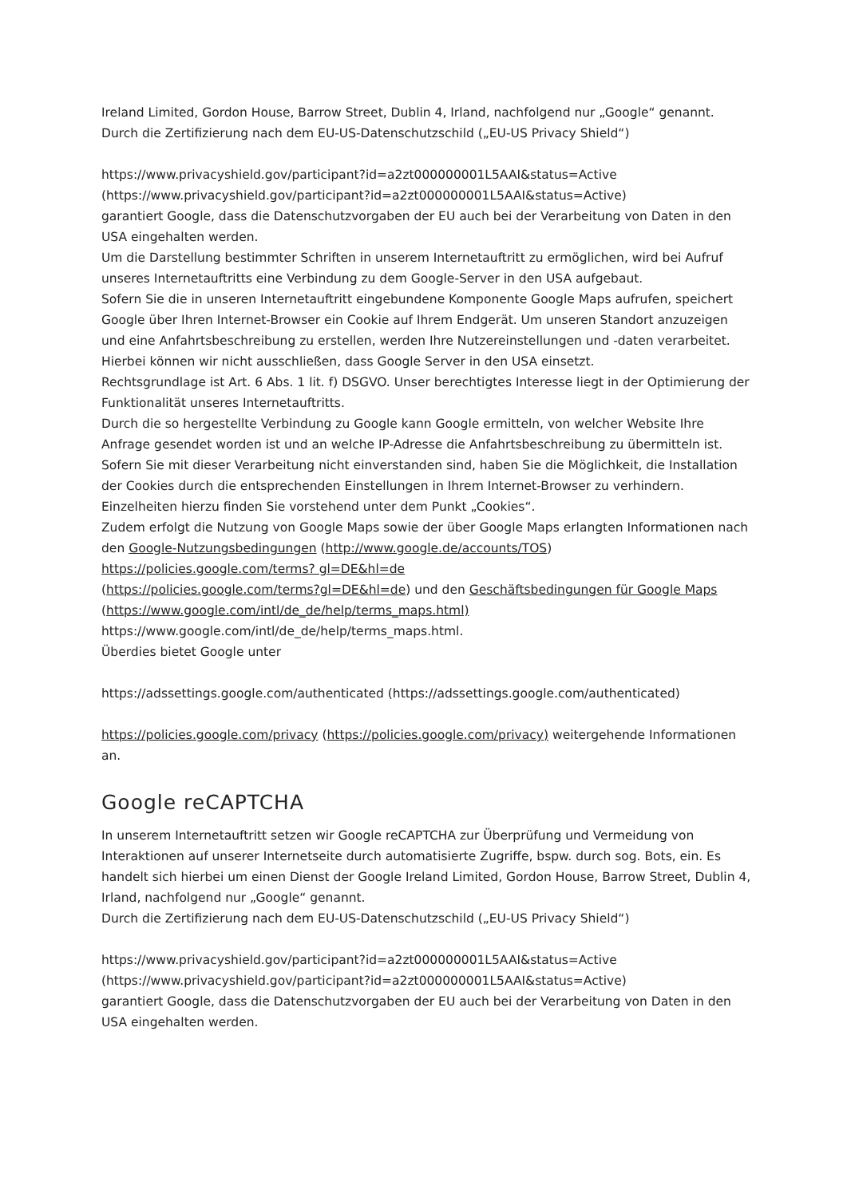Ireland Limited, Gordon House, Barrow Street, Dublin 4, Irland, nachfolgend nur „Google“ genannt.
Durch die Zertifizierung nach dem EU-US-Datenschutzschild („EU-US Privacy Shield“)
https://www.privacyshield.gov/participant?id=a2zt000000001L5AAI&status=Active (https://www.privacyshield.gov/participant?id=a2zt000000001L5AAI&status=Active)
garantiert Google, dass die Datenschutzvorgaben der EU auch bei der Verarbeitung von Daten in den USA eingehalten werden.
Um die Darstellung bestimmter Schriften in unserem Internetauftritt zu ermöglichen, wird bei Aufruf unseres Internetauftritts eine Verbindung zu dem Google-Server in den USA aufgebaut.
Sofern Sie die in unseren Internetauftritt eingebundene Komponente Google Maps aufrufen, speichert Google über Ihren Internet-Browser ein Cookie auf Ihrem Endgerät. Um unseren Standort anzuzeigen und eine Anfahrtsbeschreibung zu erstellen, werden Ihre Nutzereinstellungen und -daten verarbeitet. Hierbei können wir nicht ausschließen, dass Google Server in den USA einsetzt.
Rechtsgrundlage ist Art. 6 Abs. 1 lit. f) DSGVO. Unser berechtigtes Interesse liegt in der Optimierung der Funktionalität unseres Internetauftritts.
Durch die so hergestellte Verbindung zu Google kann Google ermitteln, von welcher Website Ihre Anfrage gesendet worden ist und an welche IP-Adresse die Anfahrtsbeschreibung zu übermitteln ist.
Sofern Sie mit dieser Verarbeitung nicht einverstanden sind, haben Sie die Möglichkeit, die Installation der Cookies durch die entsprechenden Einstellungen in Ihrem Internet-Browser zu verhindern. Einzelheiten hierzu finden Sie vorstehend unter dem Punkt „Cookies“.
Zudem erfolgt die Nutzung von Google Maps sowie der über Google Maps erlangten Informationen nach den Google-Nutzungsbedingungen (http://www.google.de/accounts/TOS) https://policies.google.com/terms? gl=DE&hl=de
(https://policies.google.com/terms?gl=DE&hl=de) und den Geschäftsbedingungen für Google Maps (https://www.google.com/intl/de_de/help/terms_maps.html)
https://www.google.com/intl/de_de/help/terms_maps.html.
Überdies bietet Google unter
https://adssettings.google.com/authenticated (https://adssettings.google.com/authenticated)
https://policies.google.com/privacy (https://policies.google.com/privacy) weitergehende Informationen an.
Google reCAPTCHA
In unserem Internetauftritt setzen wir Google reCAPTCHA zur Überprüfung und Vermeidung von Interaktionen auf unserer Internetseite durch automatisierte Zugriffe, bspw. durch sog. Bots, ein. Es handelt sich hierbei um einen Dienst der Google Ireland Limited, Gordon House, Barrow Street, Dublin 4, Irland, nachfolgend nur „Google“ genannt.
Durch die Zertifizierung nach dem EU-US-Datenschutzschild („EU-US Privacy Shield“)
https://www.privacyshield.gov/participant?id=a2zt000000001L5AAI&status=Active (https://www.privacyshield.gov/participant?id=a2zt000000001L5AAI&status=Active)
garantiert Google, dass die Datenschutzvorgaben der EU auch bei der Verarbeitung von Daten in den USA eingehalten werden.